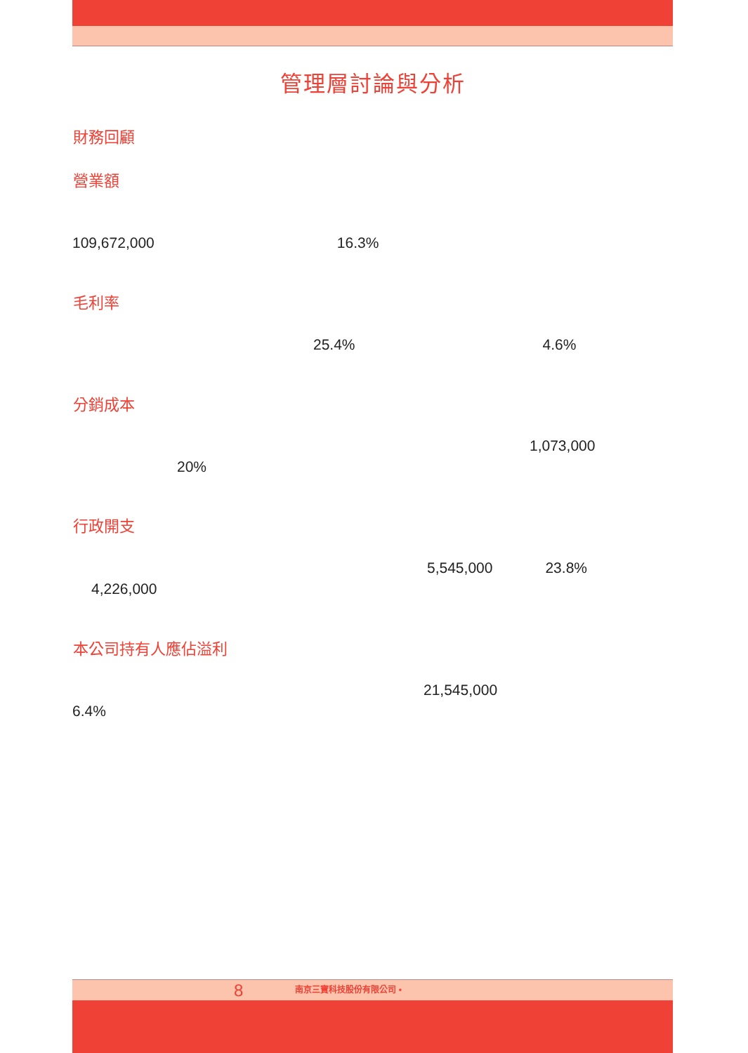管理層討論與分析
財務回顧
營業額
109,672,000 16.3%
毛利率
25.4% 4.6%
分銷成本
1,073,000
20%
行政開支
5,545,000 23.8%
4,226,000
本公司持有人應佔溢利
21,545,000
6.4%
8 南京三寶科技股份有限公司 •